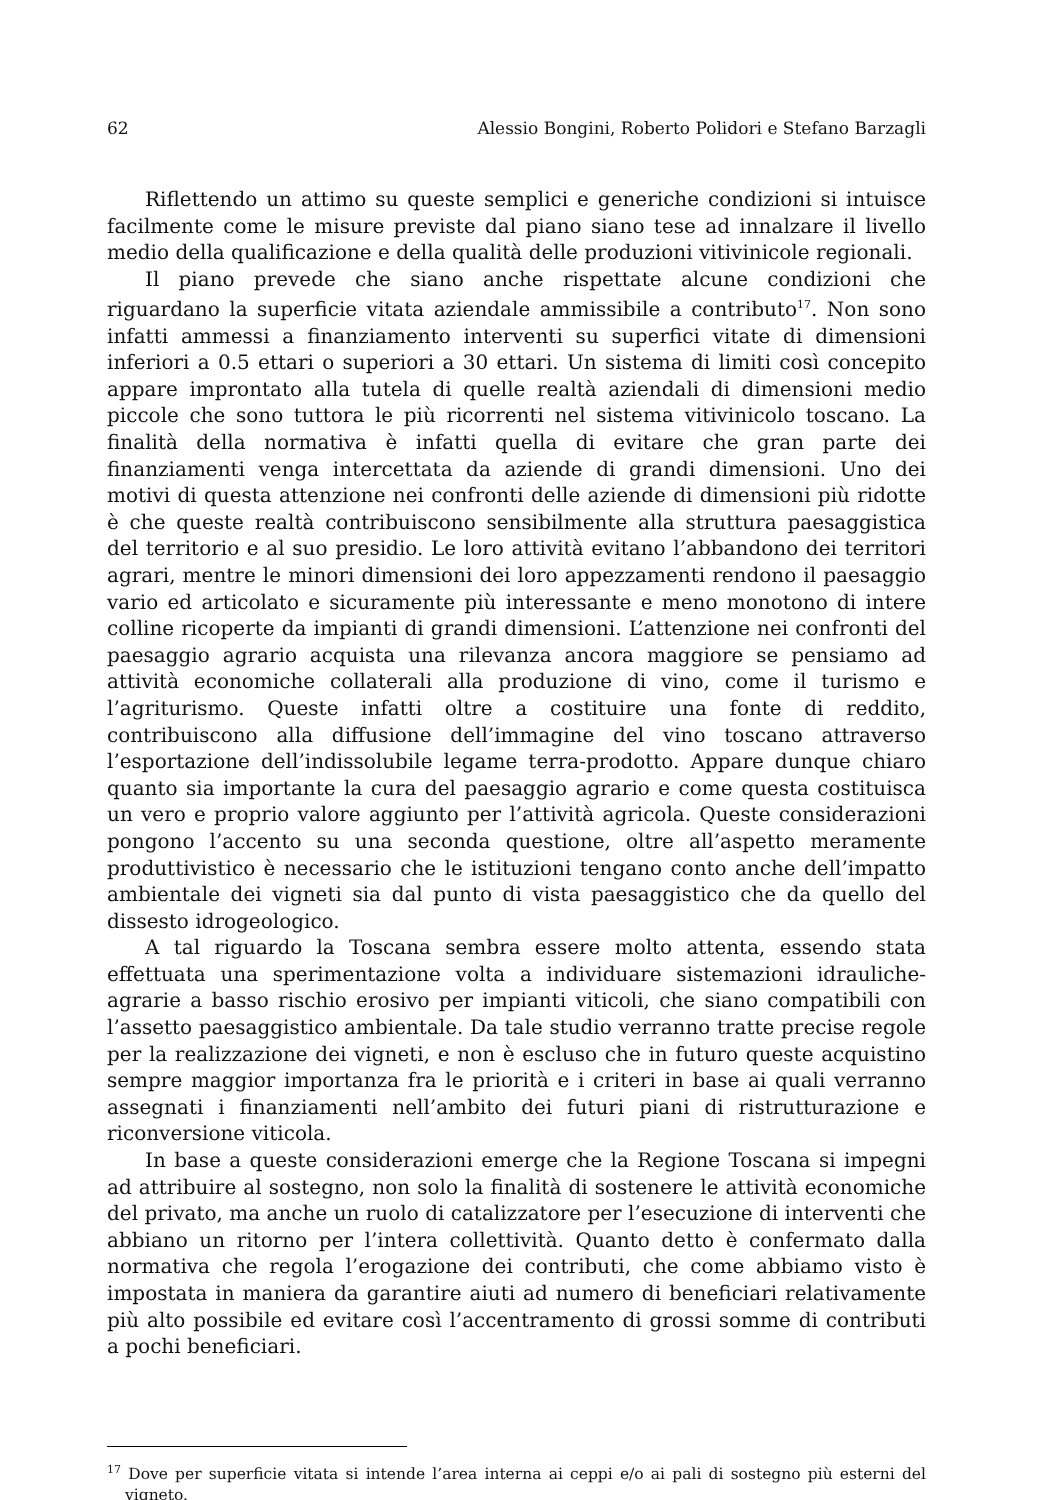62 Alessio Bongini, Roberto Polidori e Stefano Barzagli
Riflettendo un attimo su queste semplici e generiche condizioni si intuisce facilmente come le misure previste dal piano siano tese ad innalzare il livello medio della qualificazione e della qualità delle produzioni vitivinicole regionali.
Il piano prevede che siano anche rispettate alcune condizioni che riguardano la superficie vitata aziendale ammissibile a contributo<sup>17</sup>. Non sono infatti ammessi a finanziamento interventi su superfici vitate di dimensioni inferiori a 0.5 ettari o superiori a 30 ettari. Un sistema di limiti così concepito appare improntato alla tutela di quelle realtà aziendali di dimensioni medio piccole che sono tuttora le più ricorrenti nel sistema vitivinicolo toscano. La finalità della normativa è infatti quella di evitare che gran parte dei finanziamenti venga intercettata da aziende di grandi dimensioni. Uno dei motivi di questa attenzione nei confronti delle aziende di dimensioni più ridotte è che queste realtà contribuiscono sensibilmente alla struttura paesaggistica del territorio e al suo presidio. Le loro attività evitano l’abbandono dei territori agrari, mentre le minori dimensioni dei loro appezzamenti rendono il paesaggio vario ed articolato e sicuramente più interessante e meno monotono di intere colline ricoperte da impianti di grandi dimensioni. L’attenzione nei confronti del paesaggio agrario acquista una rilevanza ancora maggiore se pensiamo ad attività economiche collaterali alla produzione di vino, come il turismo e l’agriturismo. Queste infatti oltre a costituire una fonte di reddito, contribuiscono alla diffusione dell’immagine del vino toscano attraverso l’esportazione dell’indissolubile legame terra-prodotto. Appare dunque chiaro quanto sia importante la cura del paesaggio agrario e come questa costituisca un vero e proprio valore aggiunto per l’attività agricola. Queste considerazioni pongono l’accento su una seconda questione, oltre all’aspetto meramente produttivistico è necessario che le istituzioni tengano conto anche dell’impatto ambientale dei vigneti sia dal punto di vista paesaggistico che da quello del dissesto idrogeologico.
A tal riguardo la Toscana sembra essere molto attenta, essendo stata effettuata una sperimentazione volta a individuare sistemazioni idrauliche-agrarie a basso rischio erosivo per impianti viticoli, che siano compatibili con l’assetto paesaggistico ambientale. Da tale studio verranno tratte precise regole per la realizzazione dei vigneti, e non è escluso che in futuro queste acquistino sempre maggior importanza fra le priorità e i criteri in base ai quali verranno assegnati i finanziamenti nell’ambito dei futuri piani di ristrutturazione e riconversione viticola.
In base a queste considerazioni emerge che la Regione Toscana si impegni ad attribuire al sostegno, non solo la finalità di sostenere le attività economiche del privato, ma anche un ruolo di catalizzatore per l’esecuzione di interventi che abbiano un ritorno per l’intera collettività. Quanto detto è confermato dalla normativa che regola l’erogazione dei contributi, che come abbiamo visto è impostata in maniera da garantire aiuti ad numero di beneficiari relativamente più alto possibile ed evitare così l’accentramento di grossi somme di contributi a pochi beneficiari.
<sup>17</sup> Dove per superficie vitata si intende l’area interna ai ceppi e/o ai pali di sostegno più esterni del vigneto.